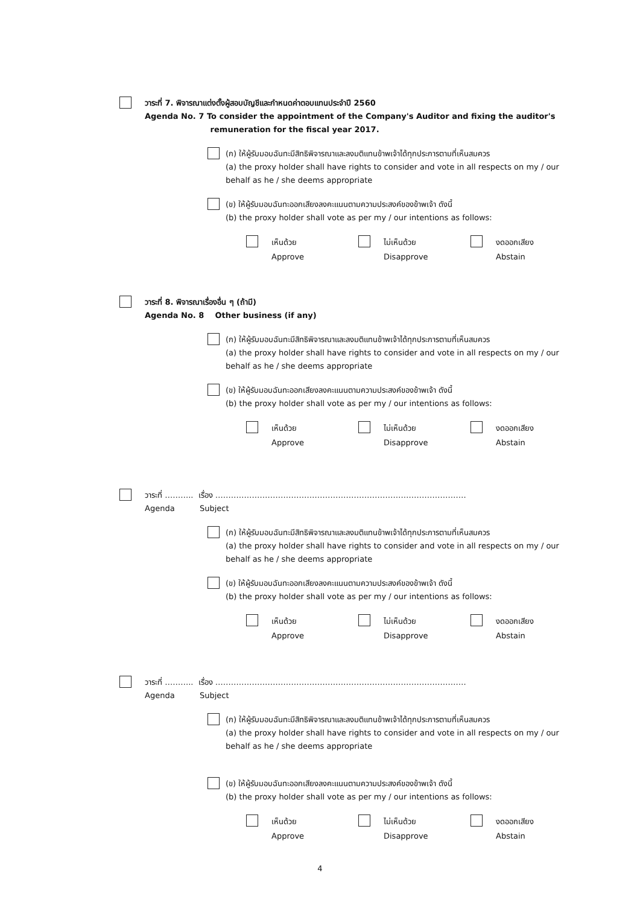วาระที่ 7. พิจารณาแต่งตั้งผู้สอบบัญชีและกำหนดค่าตอบแทนประจำปี 2560
Agenda No. 7 To consider the appointment of the Company's Auditor and fixing the auditor's
remuneration for the fiscal year 2017.
(ก) ให้ผู้รับมอบฉันทะมีสิทธิพิจารณาและลงมติแทนข้าพเจ้าได้ทุกประการตามที่เห็นสมควร
(a) the proxy holder shall have rights to consider and vote in all respects on my / our behalf as he / she deems appropriate
(ข) ให้ผู้รับมอบฉันทะออกเสียงลงคะแนนตามความประสงค์ของข้าพเจ้า ดังนี้
(b) the proxy holder shall vote as per my / our intentions as follows:
เห็นด้วย
Approve
ไม่เห็นด้วย
Disapprove
งดออกเสียง
Abstain
วาระที่ 8. พิจารณาเรื่องอื่น ๆ (ถ้ามี)
Agenda No. 8 Other business (if any)
(ก) ให้ผู้รับมอบฉันทะมีสิทธิพิจารณาและลงมติแทนข้าพเจ้าได้ทุกประการตามที่เห็นสมควร
(a) the proxy holder shall have rights to consider and vote in all respects on my / our behalf as he / she deems appropriate
(ข) ให้ผู้รับมอบฉันทะออกเสียงลงคะแนนตามความประสงค์ของข้าพเจ้า ดังนี้
(b) the proxy holder shall vote as per my / our intentions as follows:
เห็นด้วย
Approve
ไม่เห็นด้วย
Disapprove
งดออกเสียง
Abstain
วาระที่ ……….. เรื่อง ……………………………………………………………………………………
Agenda Subject
(ก) ให้ผู้รับมอบฉันทะมีสิทธิพิจารณาและลงมติแทนข้าพเจ้าได้ทุกประการตามที่เห็นสมควร
(a) the proxy holder shall have rights to consider and vote in all respects on my / our behalf as he / she deems appropriate
(ข) ให้ผู้รับมอบฉันทะออกเสียงลงคะแนนตามความประสงค์ของข้าพเจ้า ดังนี้
(b) the proxy holder shall vote as per my / our intentions as follows:
เห็นด้วย
Approve
ไม่เห็นด้วย
Disapprove
งดออกเสียง
Abstain
วาระที่ ……….. เรื่อง ……………………………………………………………………………………
Agenda Subject
(ก) ให้ผู้รับมอบฉันทะมีสิทธิพิจารณาและลงมติแทนข้าพเจ้าได้ทุกประการตามที่เห็นสมควร
(a) the proxy holder shall have rights to consider and vote in all respects on my / our behalf as he / she deems appropriate
(ข) ให้ผู้รับมอบฉันทะออกเสียงลงคะแนนตามความประสงค์ของข้าพเจ้า ดังนี้
(b) the proxy holder shall vote as per my / our intentions as follows:
เห็นด้วย
Approve
ไม่เห็นด้วย
Disapprove
งดออกเสียง
Abstain
4